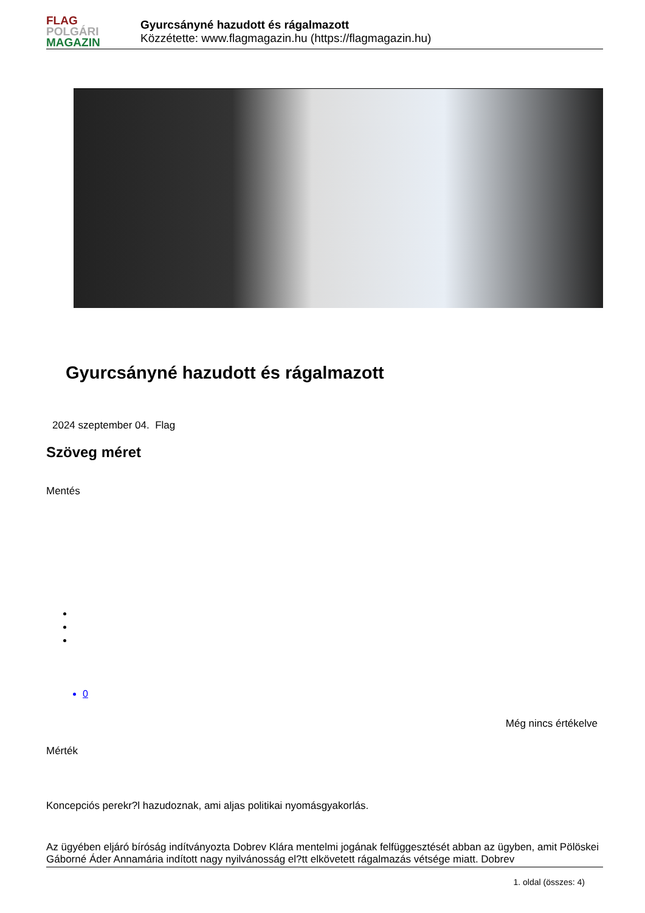FLAG
POLGÁRI
MAGAZIN
Gyurcsányné hazudott és rágalmazott
Közzétette: www.flagmagazin.hu (https://flagmagazin.hu)
Gyurcsányné hazudott és rágalmazott
2024 szeptember 04. Flag
Szöveg méret
Mentés
0
Még nincs értékelve
Mérték
Koncepciós perekr?l hazudoznak, ami aljas politikai nyomásgyakorlás.
Az ügyében eljáró bíróság indítványozta Dobrev Klára mentelmi jogának felfüggesztését abban az ügyben, amit Pölöskei Gáborné Áder Annamária indított nagy nyilvánosság el?tt elkövetett rágalmazás vétsége miatt. Dobrev
1. oldal (összes: 4)